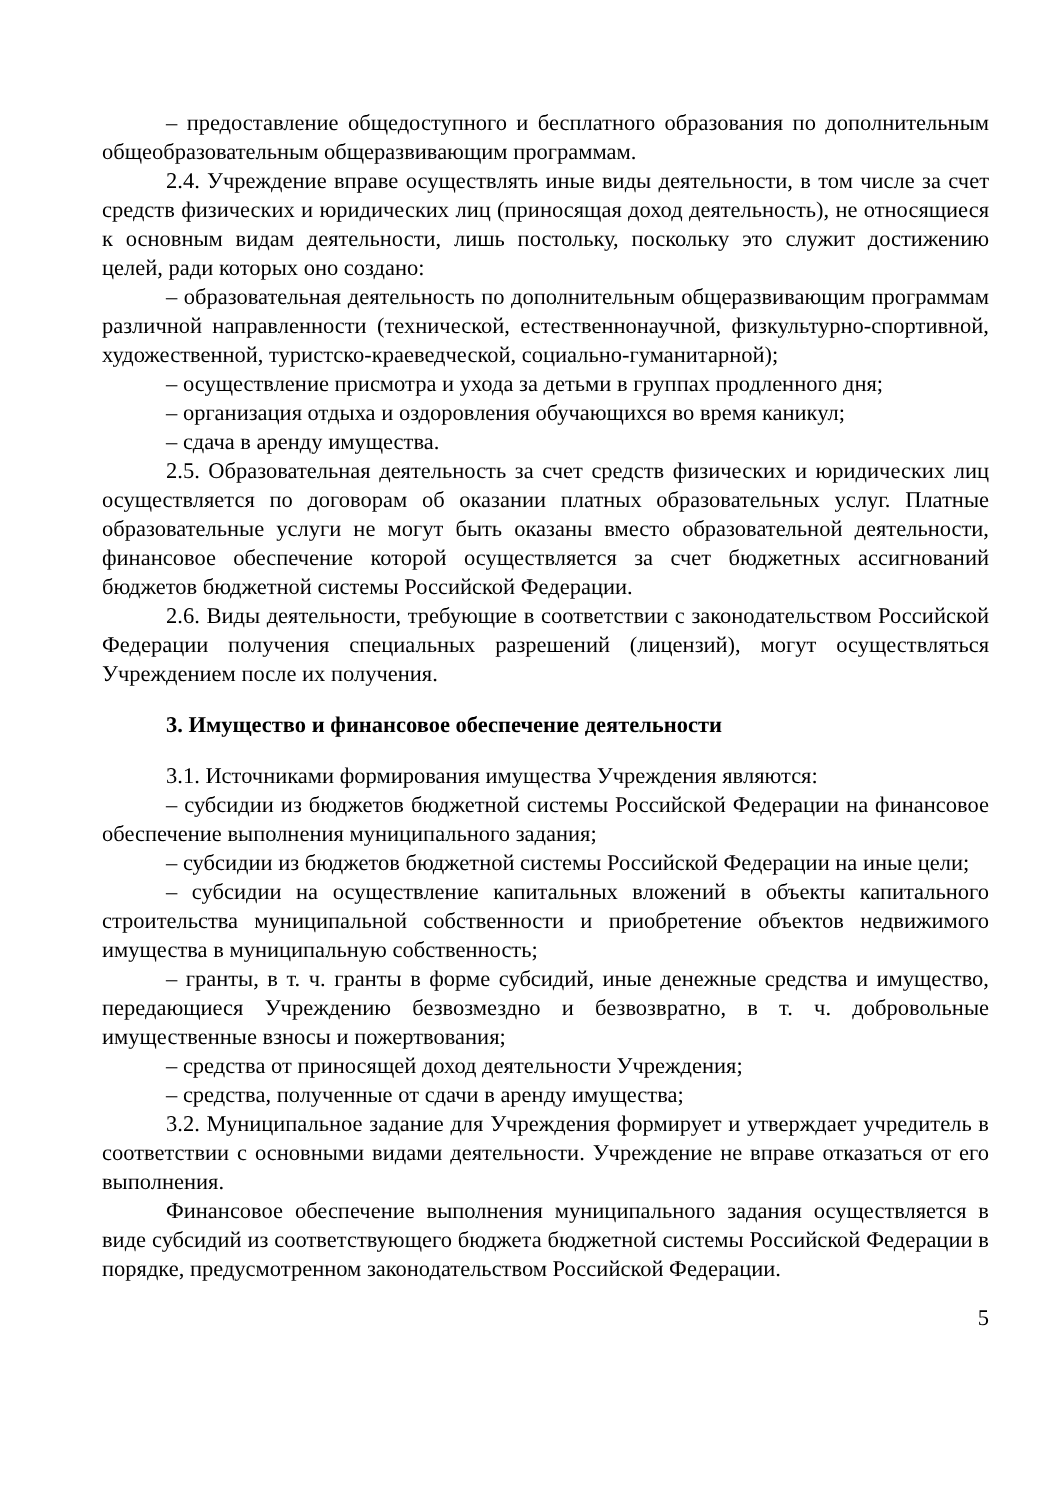– предоставление общедоступного и бесплатного образования по дополнительным общеобразовательным общеразвивающим программам.
2.4. Учреждение вправе осуществлять иные виды деятельности, в том числе за счет средств физических и юридических лиц (приносящая доход деятельность), не относящиеся к основным видам деятельности, лишь постольку, поскольку это служит достижению целей, ради которых оно создано:
– образовательная деятельность по дополнительным общеразвивающим программам различной направленности (технической, естественнонаучной, физкультурно-спортивной, художественной, туристско-краеведческой, социально-гуманитарной);
– осуществление присмотра и ухода за детьми в группах продленного дня;
– организация отдыха и оздоровления обучающихся во время каникул;
– сдача в аренду имущества.
2.5. Образовательная деятельность за счет средств физических и юридических лиц осуществляется по договорам об оказании платных образовательных услуг. Платные образовательные услуги не могут быть оказаны вместо образовательной деятельности, финансовое обеспечение которой осуществляется за счет бюджетных ассигнований бюджетов бюджетной системы Российской Федерации.
2.6. Виды деятельности, требующие в соответствии с законодательством Российской Федерации получения специальных разрешений (лицензий), могут осуществляться Учреждением после их получения.
3. Имущество и финансовое обеспечение деятельности
3.1. Источниками формирования имущества Учреждения являются:
– субсидии из бюджетов бюджетной системы Российской Федерации на финансовое обеспечение выполнения муниципального задания;
– субсидии из бюджетов бюджетной системы Российской Федерации на иные цели;
– субсидии на осуществление капитальных вложений в объекты капитального строительства муниципальной собственности и приобретение объектов недвижимого имущества в муниципальную собственность;
– гранты, в т. ч. гранты в форме субсидий, иные денежные средства и имущество, передающиеся Учреждению безвозмездно и безвозвратно, в т. ч. добровольные имущественные взносы и пожертвования;
– средства от приносящей доход деятельности Учреждения;
– средства, полученные от сдачи в аренду имущества;
3.2. Муниципальное задание для Учреждения формирует и утверждает учредитель в соответствии с основными видами деятельности. Учреждение не вправе отказаться от его выполнения.
Финансовое обеспечение выполнения муниципального задания осуществляется в виде субсидий из соответствующего бюджета бюджетной системы Российской Федерации в порядке, предусмотренном законодательством Российской Федерации.
5